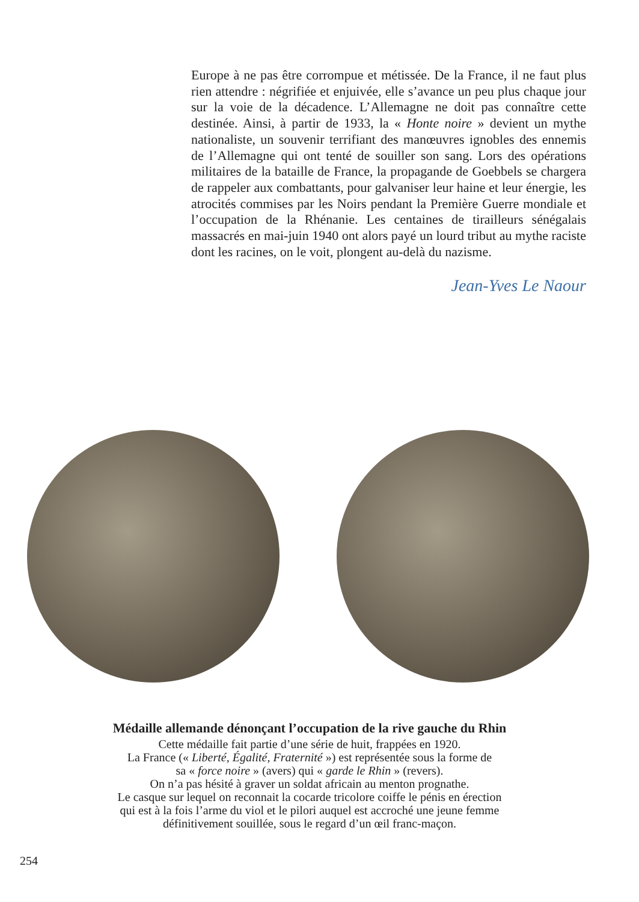Europe à ne pas être corrompue et métissée. De la France, il ne faut plus rien attendre : négrifiée et enjuivée, elle s’avance un peu plus chaque jour sur la voie de la décadence. L’Allemagne ne doit pas connaître cette destinée. Ainsi, à partir de 1933, la « Honte noire » devient un mythe nationaliste, un souvenir terrifiant des manœuvres ignobles des ennemis de l’Allemagne qui ont tenté de souiller son sang. Lors des opérations militaires de la bataille de France, la propagande de Goebbels se chargera de rappeler aux combattants, pour galvaniser leur haine et leur énergie, les atrocités commises par les Noirs pendant la Première Guerre mondiale et l’occupation de la Rhénanie. Les centaines de tirailleurs sénégalais massacrés en mai-juin 1940 ont alors payé un lourd tribut au mythe raciste dont les racines, on le voit, plongent au-delà du nazisme.
Jean-Yves Le Naour
Médaille allemande dénonçant l’occupation de la rive gauche du Rhin
Cette médaille fait partie d’une série de huit, frappées en 1920.
La France (« Liberté, Égalité, Fraternité ») est représentée sous la forme de
sa « force noire » (avers) qui « garde le Rhin » (revers).
On n’a pas hésité à graver un soldat africain au menton prognathe.
Le casque sur lequel on reconnait la cocarde tricolore coiffe le pénis en érection
qui est à la fois l’arme du viol et le pilori auquel est accroché une jeune femme
définitivement souillée, sous le regard d’un œil franc-maçon.
254